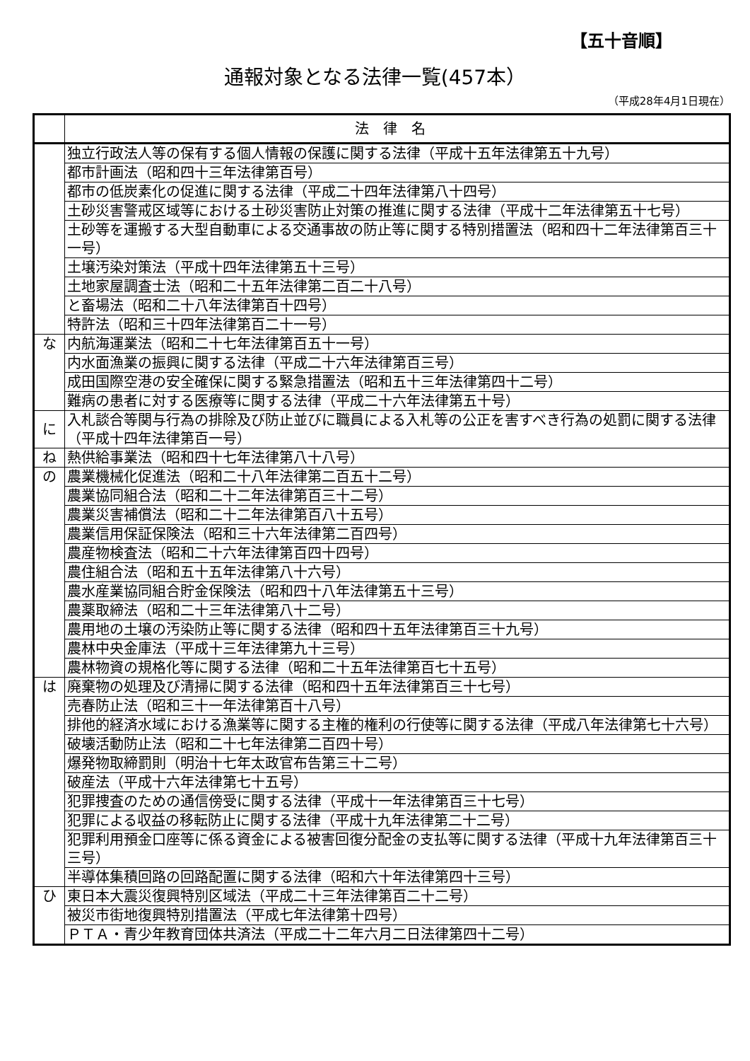【五十音順】
通報対象となる法律一覧(457本）
（平成28年4月1日現在）
| | 法律名 |
| --- | --- |
| | 独立行政法人等の保有する個人情報の保護に関する法律（平成十五年法律第五十九号） |
| | 都市計画法（昭和四十三年法律第百号） |
| | 都市の低炭素化の促進に関する法律（平成二十四年法律第八十四号） |
| | 土砂災害警戒区域等における土砂災害防止対策の推進に関する法律（平成十二年法律第五十七号） |
| | 土砂等を運搬する大型自動車による交通事故の防止等に関する特別措置法（昭和四十二年法律第百三十一号） |
| | 土壌汚染対策法（平成十四年法律第五十三号） |
| | 土地家屋調査士法（昭和二十五年法律第二百二十八号） |
| | と畜場法（昭和二十八年法律第百十四号） |
| | 特許法（昭和三十四年法律第百二十一号） |
| な | 内航海運業法（昭和二十七年法律第百五十一号） |
| | 内水面漁業の振興に関する法律（平成二十六年法律第百三号） |
| | 成田国際空港の安全確保に関する緊急措置法（昭和五十三年法律第四十二号） |
| | 難病の患者に対する医療等に関する法律（平成二十六年法律第五十号） |
| に | 入札談合等関与行為の排除及び防止並びに職員による入札等の公正を害すべき行為の処罰に関する法律（平成十四年法律第百一号） |
| ね | 熱供給事業法（昭和四十七年法律第八十八号） |
| の | 農業機械化促進法（昭和二十八年法律第二百五十二号） |
| | 農業協同組合法（昭和二十二年法律第百三十二号） |
| | 農業災害補償法（昭和二十二年法律第百八十五号） |
| | 農業信用保証保険法（昭和三十六年法律第二百四号） |
| | 農産物検査法（昭和二十六年法律第百四十四号） |
| | 農住組合法（昭和五十五年法律第八十六号） |
| | 農水産業協同組合貯金保険法（昭和四十八年法律第五十三号） |
| | 農薬取締法（昭和二十三年法律第八十二号） |
| | 農用地の土壌の汚染防止等に関する法律（昭和四十五年法律第百三十九号） |
| | 農林中央金庫法（平成十三年法律第九十三号） |
| | 農林物資の規格化等に関する法律（昭和二十五年法律第百七十五号） |
| は | 廃棄物の処理及び清掃に関する法律（昭和四十五年法律第百三十七号） |
| | 売春防止法（昭和三十一年法律第百十八号） |
| | 排他的経済水域における漁業等に関する主権的権利の行使等に関する法律（平成八年法律第七十六号） |
| | 破壊活動防止法（昭和二十七年法律第二百四十号） |
| | 爆発物取締罰則（明治十七年太政官布告第三十二号） |
| | 破産法（平成十六年法律第七十五号） |
| | 犯罪捜査のための通信傍受に関する法律（平成十一年法律第百三十七号） |
| | 犯罪による収益の移転防止に関する法律（平成十九年法律第二十二号） |
| | 犯罪利用預金口座等に係る資金による被害回復分配金の支払等に関する法律（平成十九年法律第百三十三号） |
| | 半導体集積回路の回路配置に関する法律（昭和六十年法律第四十三号） |
| ひ | 東日本大震災復興特別区域法（平成二十三年法律第百二十二号） |
| | 被災市街地復興特別措置法（平成七年法律第十四号） |
| | ＰＴＡ・青少年教育団体共済法（平成二十二年六月二日法律第四十二号） |